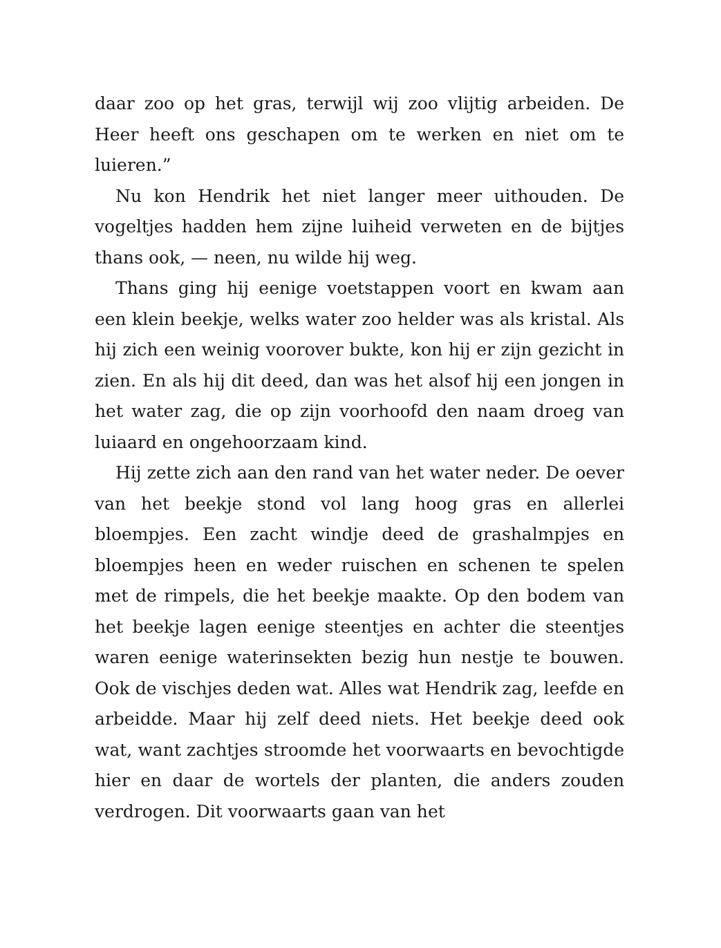daar zoo op het gras, terwijl wij zoo vlijtig arbeiden. De Heer heeft ons geschapen om te werken en niet om te luieren.”
Nu kon Hendrik het niet langer meer uithouden. De vogeltjes hadden hem zijne luiheid verweten en de bijtjes thans ook, — neen, nu wilde hij weg.
Thans ging hij eenige voetstappen voort en kwam aan een klein beekje, welks water zoo helder was als kristal. Als hij zich een weinig voorover bukte, kon hij er zijn gezicht in zien. En als hij dit deed, dan was het alsof hij een jongen in het water zag, die op zijn voorhoofd den naam droeg van luiaard en ongehoorzaam kind.
Hij zette zich aan den rand van het water neder. De oever van het beekje stond vol lang hoog gras en allerlei bloempjes. Een zacht windje deed de grashalmpjes en bloempjes heen en weder ruischen en schenen te spelen met de rimpels, die het beekje maakte. Op den bodem van het beekje lagen eenige steentjes en achter die steentjes waren eenige waterinsekten bezig hun nestje te bouwen. Ook de vischjes deden wat. Alles wat Hendrik zag, leefde en arbeidde. Maar hij zelf deed niets. Het beekje deed ook wat, want zachtjes stroomde het voorwaarts en bevochtigde hier en daar de wortels der planten, die anders zouden verdrogen. Dit voorwaarts gaan van het